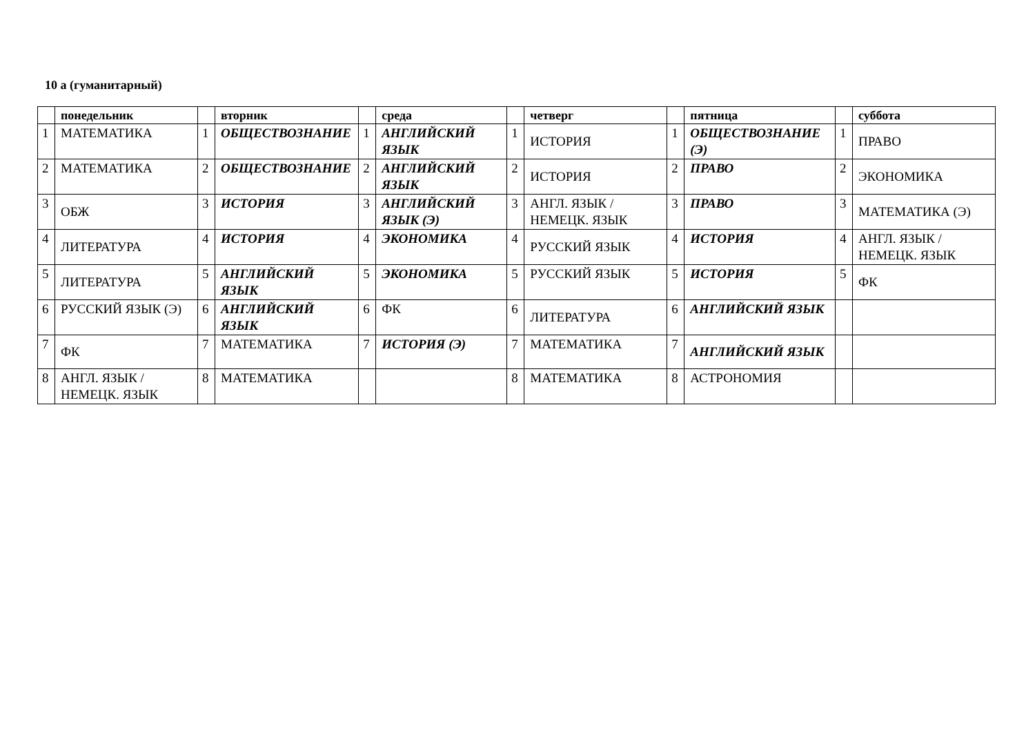10 а (гуманитарный)
| | понедельник | | вторник | | среда | | четверг | | пятница | | суббота |
| --- | --- | --- | --- | --- | --- | --- | --- | --- | --- | --- | --- |
| 1 | МАТЕМАТИКА | 1 | ОБЩЕСТВОЗНАНИЕ | 1 | АНГЛИЙСКИЙ ЯЗЫК | 1 | ИСТОРИЯ | 1 | ОБЩЕСТВОЗНАНИЕ (Э) | 1 | ПРАВО |
| 2 | МАТЕМАТИКА | 2 | ОБЩЕСТВОЗНАНИЕ | 2 | АНГЛИЙСКИЙ ЯЗЫК | 2 | ИСТОРИЯ | 2 | ПРАВО | 2 | ЭКОНОМИКА |
| 3 | ОБЖ | 3 | ИСТОРИЯ | 3 | АНГЛИЙСКИЙ ЯЗЫК (Э) | 3 | АНГЛ. ЯЗЫК / НЕМЕЦК. ЯЗЫК | 3 | ПРАВО | 3 | МАТЕМАТИКА (Э) |
| 4 | ЛИТЕРАТУРА | 4 | ИСТОРИЯ | 4 | ЭКОНОМИКА | 4 | РУССКИЙ ЯЗЫК | 4 | ИСТОРИЯ | 4 | АНГЛ. ЯЗЫК / НЕМЕЦК. ЯЗЫК |
| 5 | ЛИТЕРАТУРА | 5 | АНГЛИЙСКИЙ ЯЗЫК | 5 | ЭКОНОМИКА | 5 | РУССКИЙ ЯЗЫК | 5 | ИСТОРИЯ | 5 | ФК |
| 6 | РУССКИЙ ЯЗЫК (Э) | 6 | АНГЛИЙСКИЙ ЯЗЫК | 6 | ФК | 6 | ЛИТЕРАТУРА | 6 | АНГЛИЙСКИЙ ЯЗЫК | | |
| 7 | ФК | 7 | МАТЕМАТИКА | 7 | ИСТОРИЯ (Э) | 7 | МАТЕМАТИКА | 7 | АНГЛИЙСКИЙ ЯЗЫК | | |
| 8 | АНГЛ. ЯЗЫК / НЕМЕЦК. ЯЗЫК | 8 | МАТЕМАТИКА | | | 8 | МАТЕМАТИКА | 8 | АСТРОНОМИЯ | | |